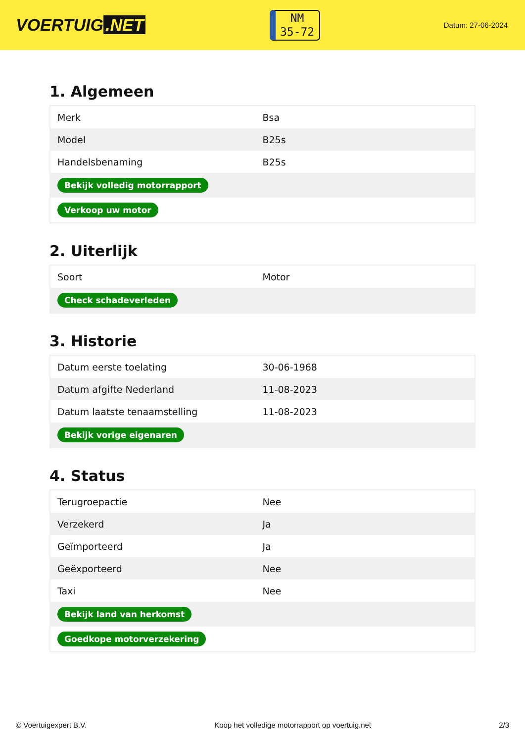VOERTUIG.NET
NM
35-72
Datum: 27-06-2024
1. Algemeen
| Merk | Bsa |
| Model | B25s |
| Handelsbenaming | B25s |
| Bekijk volledig motorrapport | |
| Verkoop uw motor | |
2. Uiterlijk
| Soort | Motor |
| Check schadeverleden | |
3. Historie
| Datum eerste toelating | 30-06-1968 |
| Datum afgifte Nederland | 11-08-2023 |
| Datum laatste tenaamstelling | 11-08-2023 |
| Bekijk vorige eigenaren | |
4. Status
| Terugroepactie | Nee |
| Verzekerd | Ja |
| Geïmporteerd | Ja |
| Geëxporteerd | Nee |
| Taxi | Nee |
| Bekijk land van herkomst | |
| Goedkope motorverzekering | |
© Voertuigexpert B.V. Koop het volledige motorrapport op voertuig.net 2/3